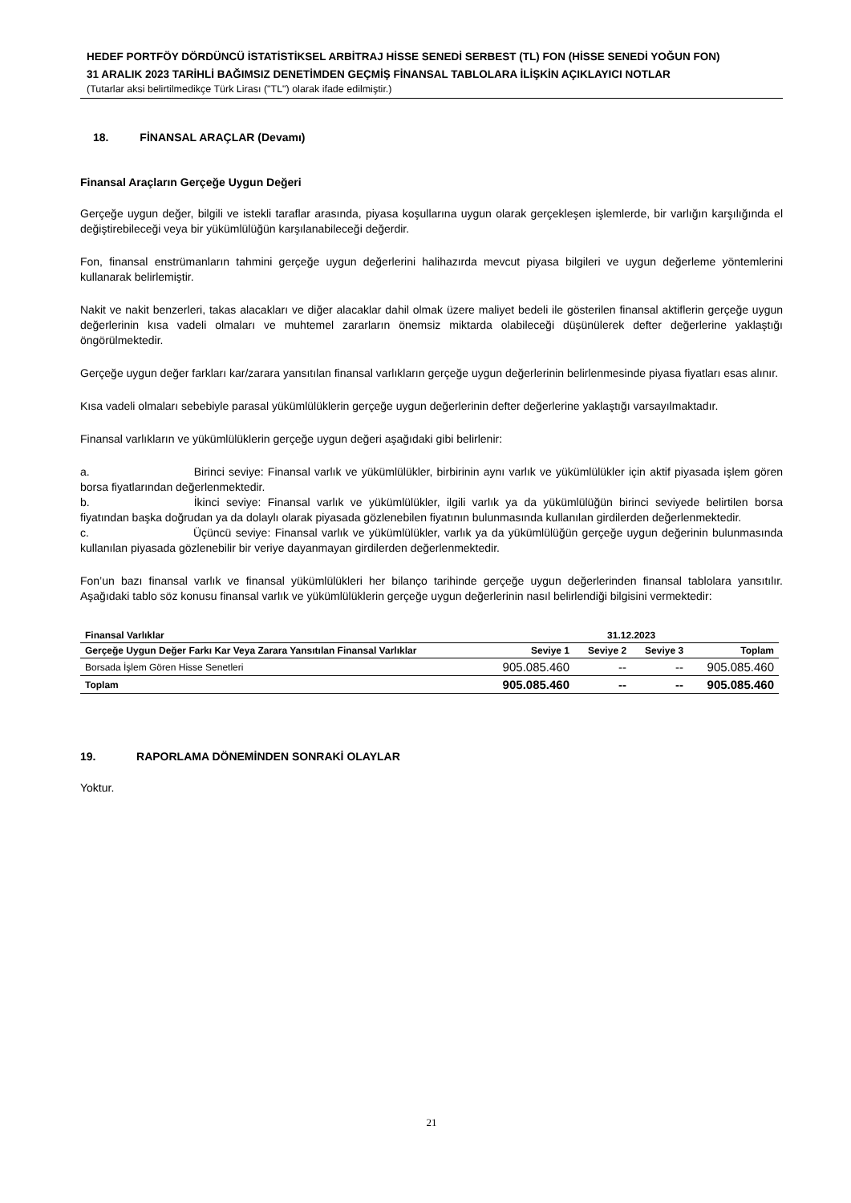HEDEF PORTFÖY DÖRDÜNCÜ İSTATİSTİKSEL ARBİTRAJ HİSSE SENEDİ SERBEST (TL) FON (HİSSE SENEDİ YOĞUN FON)
31 ARALIK 2023 TARİHLİ BAĞIMSIZ DENETİMDEN GEÇMİŞ FİNANSAL TABLOLARA İLİŞKİN AÇIKLAYICI NOTLAR
(Tutarlar aksi belirtilmedikçe Türk Lirası ("TL") olarak ifade edilmiştir.)
18. FİNANSAL ARAÇLAR (Devamı)
Finansal Araçların Gerçeğe Uygun Değeri
Gerçeğe uygun değer, bilgili ve istekli taraflar arasında, piyasa koşullarına uygun olarak gerçekleşen işlemlerde, bir varlığın karşılığında el değiştirebileceği veya bir yükümlülüğün karşılanabileceği değerdir.
Fon, finansal enstrümanların tahmini gerçeğe uygun değerlerini halihazırda mevcut piyasa bilgileri ve uygun değerleme yöntemlerini kullanarak belirlemiştir.
Nakit ve nakit benzerleri, takas alacakları ve diğer alacaklar dahil olmak üzere maliyet bedeli ile gösterilen finansal aktiflerin gerçeğe uygun değerlerinin kısa vadeli olmaları ve muhtemel zararların önemsiz miktarda olabileceği düşünülerek defter değerlerine yaklaştığı öngörülmektedir.
Gerçeğe uygun değer farkları kar/zarara yansıtılan finansal varlıkların gerçeğe uygun değerlerinin belirlenmesinde piyasa fiyatları esas alınır.
Kısa vadeli olmaları sebebiyle parasal yükümlülüklerin gerçeğe uygun değerlerinin defter değerlerine yaklaştığı varsayılmaktadır.
Finansal varlıkların ve yükümlülüklerin gerçeğe uygun değeri aşağıdaki gibi belirlenir:
a. Birinci seviye: Finansal varlık ve yükümlülükler, birbirinin aynı varlık ve yükümlülükler için aktif piyasada işlem gören borsa fiyatlarından değerlenmektedir.
b. İkinci seviye: Finansal varlık ve yükümlülükler, ilgili varlık ya da yükümlülüğün birinci seviyede belirtilen borsa fiyatından başka doğrudan ya da dolaylı olarak piyasada gözlenebilen fiyatının bulunmasında kullanılan girdilerden değerlenmektedir.
c. Üçüncü seviye: Finansal varlık ve yükümlülükler, varlık ya da yükümlülüğün gerçeğe uygun değerinin bulunmasında kullanılan piyasada gözlenebilir bir veriye dayanmayan girdilerden değerlenmektedir.
Fon’un bazı finansal varlık ve finansal yükümlülükleri her bilanço tarihinde gerçeğe uygun değerlerinden finansal tablolara yansıtılır. Aşağıdaki tablo söz konusu finansal varlık ve yükümlülüklerin gerçeğe uygun değerlerinin nasıl belirlendiği bilgisini vermektedir:
| Finansal Varlıklar | 31.12.2023 | | | |
| --- | --- | --- | --- | --- |
| Gerçeğe Uygun Değer Farkı Kar Veya Zarara Yansıtılan Finansal Varlıklar | Seviye 1 | Seviye 2 | Seviye 3 | Toplam |
| Borsada İşlem Gören Hisse Senetleri | 905.085.460 | -- | -- | 905.085.460 |
| Toplam | 905.085.460 | -- | -- | 905.085.460 |
19. RAPORLAMA DÖNEMİNDEN SONRAKİ OLAYLAR
Yoktur.
21